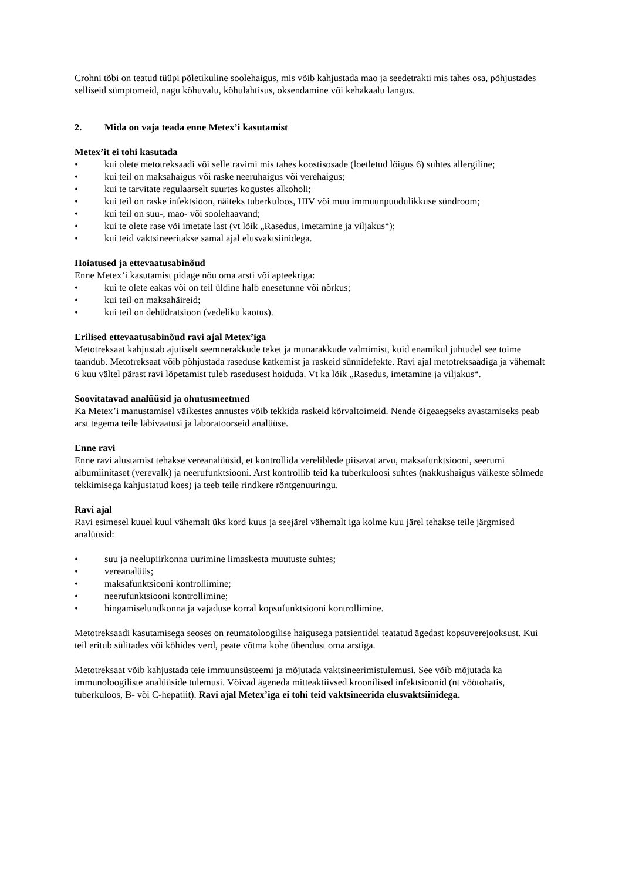Crohni tõbi on teatud tüüpi põletikuline soolehaigus, mis võib kahjustada mao ja seedetrakti mis tahes osa, põhjustades selliseid sümptomeid, nagu kõhuvalu, kõhulahtisus, oksendamine või kehakaalu langus.
2. Mida on vaja teada enne Metex’i kasutamist
Metex’it ei tohi kasutada
• kui olete metotreksaadi või selle ravimi mis tahes koostisosade (loetletud lõigus 6) suhtes allergiline;
• kui teil on maksahaigus või raske neeruhaigus või verehaigus;
• kui te tarvitate regulaarselt suurtes kogustes alkoholi;
• kui teil on raske infektsioon, näiteks tuberkuloos, HIV või muu immuunpuudulikkuse sündroom;
• kui teil on suu-, mao- või soolehaavand;
• kui te olete rase või imetate last (vt lõik „Rasedus, imetamine ja viljakus“);
• kui teid vaktsineeritakse samal ajal elusvaktsiinidega.
Hoiatused ja ettevaatusabinõud
Enne Metex’i kasutamist pidage nõu oma arsti või apteekriga:
• kui te olete eakas või on teil üldine halb enesetunne või nõrkus;
• kui teil on maksahäireid;
• kui teil on dehüdratsioon (vedeliku kaotus).
Erilised ettevaatusabinõud ravi ajal Metex’iga
Metotreksaat kahjustab ajutiselt seemnerakkude teket ja munarakkude valmimist, kuid enamikul juhtudel see toime taandub. Metotreksaat võib põhjustada raseduse katkemist ja raskeid sünnidefekte. Ravi ajal metotreksaadiga ja vähemalt 6 kuu vältel pärast ravi lõpetamist tuleb rasedusest hoiduda. Vt ka lõik „Rasedus, imetamine ja viljakus“.
Soovitatavad analüüsid ja ohutusmeetmed
Ka Metex’i manustamisel väikestes annustes võib tekkida raskeid kõrvaltoimeid. Nende õigeaegseks avastamiseks peab arst tegema teile läbivaatusi ja laboratoorseid analüüse.
Enne ravi
Enne ravi alustamist tehakse vereanalüüsid, et kontrollida vereliblede piisavat arvu, maksafunktsiooni, seerumi albumiinitaset (verevalk) ja neerufunktsiooni. Arst kontrollib teid ka tuberkuloosi suhtes (nakkushaigus väikeste sõlmede tekkimisega kahjustatud koes) ja teeb teile rindkere röntgenuuringu.
Ravi ajal
Ravi esimesel kuuel kuul vähemalt üks kord kuus ja seejärel vähemalt iga kolme kuu järel tehakse teile järgmised analüüsid:
• suu ja neelupiirkonna uurimine limaskesta muutuste suhtes;
• vereanalüüs;
• maksafunktsiooni kontrollimine;
• neerufunktsiooni kontrollimine;
• hingamiselundkonna ja vajaduse korral kopsufunktsiooni kontrollimine.
Metotreksaadi kasutamisega seoses on reumatoloogilise haigusega patsientidel teatatud ägedast kopsuverejooksust. Kui teil eritub sülitades või köhides verd, peate võtma kohe ühendust oma arstiga.
Metotreksaat võib kahjustada teie immuunsüsteemi ja mõjutada vaktsineerimistulemusi. See võib mõjutada ka immunoloogiliste analüüside tulemusi. Võivad ägeneda mitteaktiivsed kroonilised infektsioonid (nt vöötohatis, tuberkuloos, B- või C-hepatiit). Ravi ajal Metex’iga ei tohi teid vaktsineerida elusvaktsiinidega.